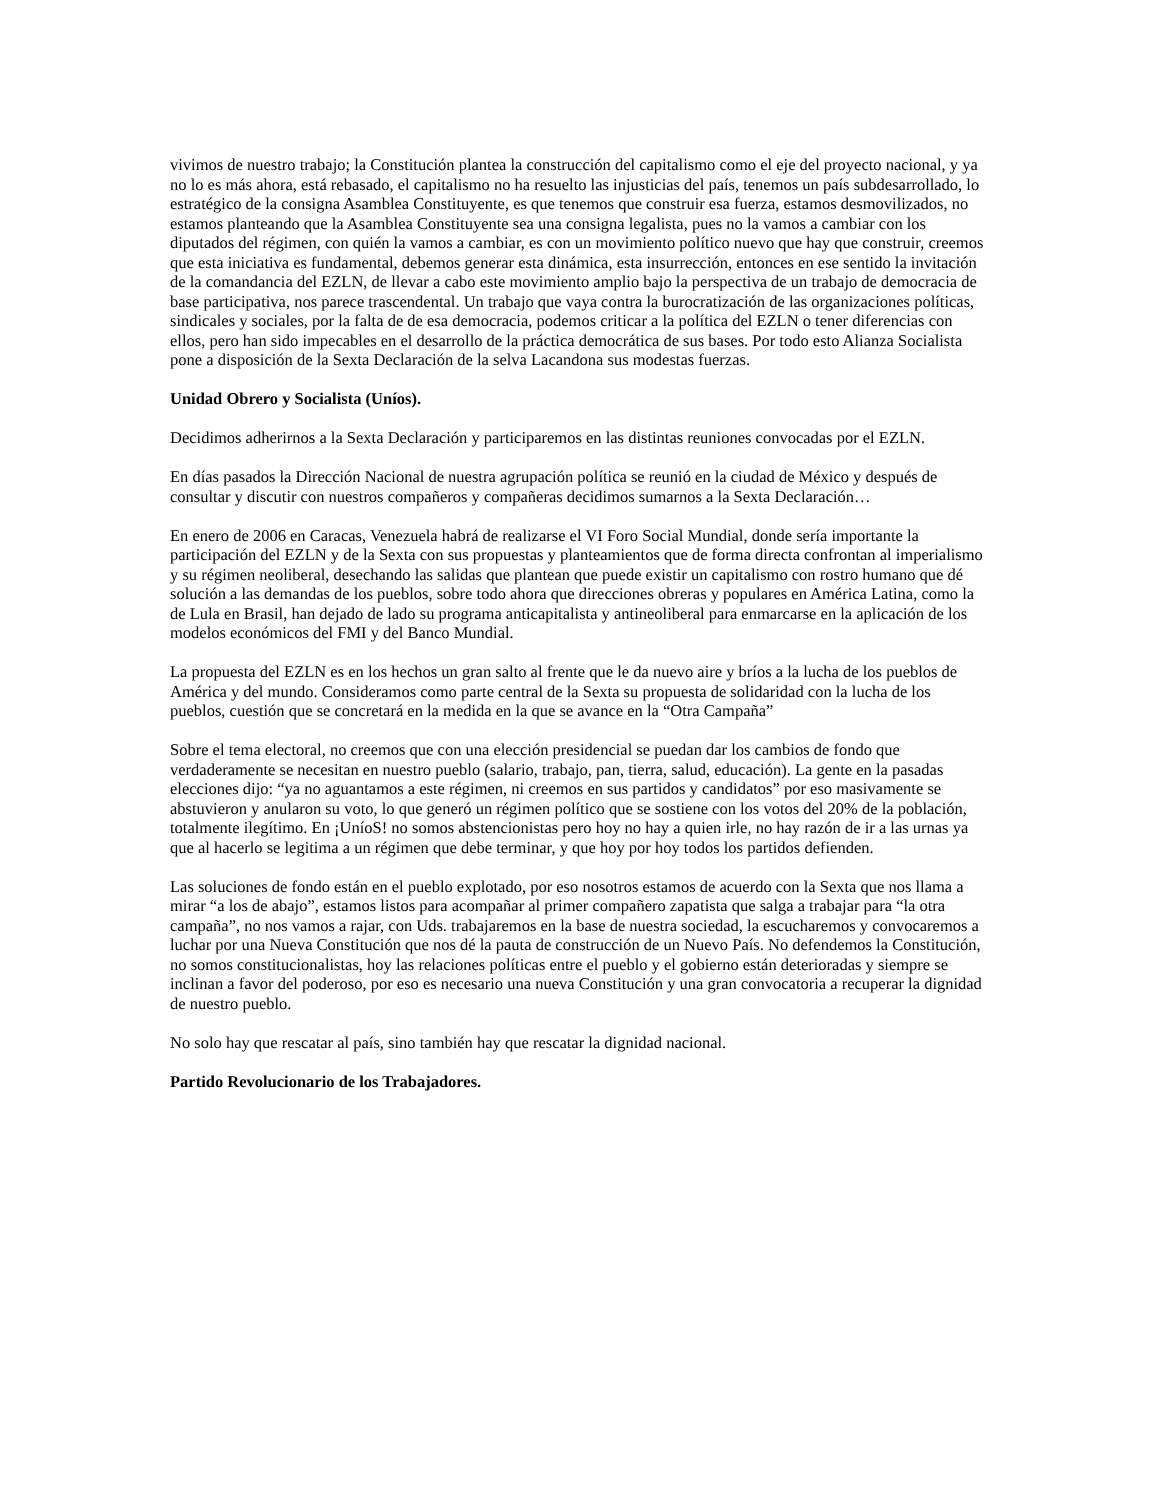vivimos de nuestro trabajo; la Constitución plantea la construcción del capitalismo como el eje del proyecto nacional, y ya no lo es más ahora, está rebasado, el capitalismo no ha resuelto las injusticias del país, tenemos un país subdesarrollado, lo estratégico de la consigna Asamblea Constituyente, es que tenemos que construir esa fuerza, estamos desmovilizados, no estamos planteando que la Asamblea Constituyente sea una consigna legalista, pues no la vamos a cambiar con los diputados del régimen, con quién la vamos a cambiar, es con un movimiento político nuevo que hay que construir, creemos que esta iniciativa es fundamental, debemos generar esta dinámica, esta insurrección, entonces en ese sentido la invitación de la comandancia del EZLN, de llevar a cabo este movimiento amplio bajo la perspectiva de un trabajo de democracia de base participativa, nos parece trascendental. Un trabajo que vaya contra la burocratización de las organizaciones políticas, sindicales y sociales, por la falta de de esa democracia, podemos criticar a la política del EZLN o tener diferencias con ellos, pero han sido impecables en el desarrollo de la práctica democrática de sus bases. Por todo esto Alianza Socialista pone a disposición de la Sexta Declaración de la selva Lacandona sus modestas fuerzas.
Unidad Obrero y Socialista (Uníos).
Decidimos adherirnos a la Sexta Declaración y participaremos en las distintas reuniones convocadas por el EZLN.
En días pasados la Dirección Nacional de nuestra agrupación política se reunió en la ciudad de México y después de consultar y discutir con nuestros compañeros y compañeras decidimos sumarnos a la Sexta Declaración…
En enero de 2006 en Caracas, Venezuela habrá de realizarse el VI Foro Social Mundial, donde sería importante la participación del EZLN y de la Sexta con sus propuestas y planteamientos que de forma directa confrontan al imperialismo y su régimen neoliberal, desechando las salidas que plantean que puede existir un capitalismo con rostro humano que dé solución a las demandas de los pueblos, sobre todo ahora que direcciones obreras y populares en América Latina, como la de Lula en Brasil, han dejado de lado su programa anticapitalista y antineoliberal para enmarcarse en la aplicación de los modelos económicos del FMI y del Banco Mundial.
La propuesta del EZLN es en los hechos un gran salto al frente que le da nuevo aire y bríos a la lucha de los pueblos de América y del mundo. Consideramos como parte central de la Sexta su propuesta de solidaridad con la lucha de los pueblos, cuestión que se concretará en la medida en la que se avance en la “Otra Campaña”
Sobre el tema electoral, no creemos que con una elección presidencial se puedan dar los cambios de fondo que verdaderamente se necesitan en nuestro pueblo (salario, trabajo, pan, tierra, salud, educación). La gente en la pasadas elecciones dijo: “ya no aguantamos a este régimen, ni creemos en sus partidos y candidatos” por eso masivamente se abstuvieron y anularon su voto, lo que generó un régimen político que se sostiene con los votos del 20% de la población, totalmente ilegítimo. En ¡UníoS! no somos abstencionistas pero hoy no hay a quien irle, no hay razón de ir a las urnas ya que al hacerlo se legitima a un régimen que debe terminar, y que hoy por hoy todos los partidos defienden.
Las soluciones de fondo están en el pueblo explotado, por eso nosotros estamos de acuerdo con la Sexta que nos llama a mirar “a los de abajo”, estamos listos para acompañar al primer compañero zapatista que salga a trabajar para “la otra campaña”, no nos vamos a rajar, con Uds. trabajaremos en la base de nuestra sociedad, la escucharemos y convocaremos a luchar por una Nueva Constitución que nos dé la pauta de construcción de un Nuevo País. No defendemos la Constitución, no somos constitucionalistas, hoy las relaciones políticas entre el pueblo y el gobierno están deterioradas y siempre se inclinan a favor del poderoso, por eso es necesario una nueva Constitución y una gran convocatoria a recuperar la dignidad de nuestro pueblo.
No solo hay que rescatar al país, sino también hay que rescatar la dignidad nacional.
Partido Revolucionario de los Trabajadores.